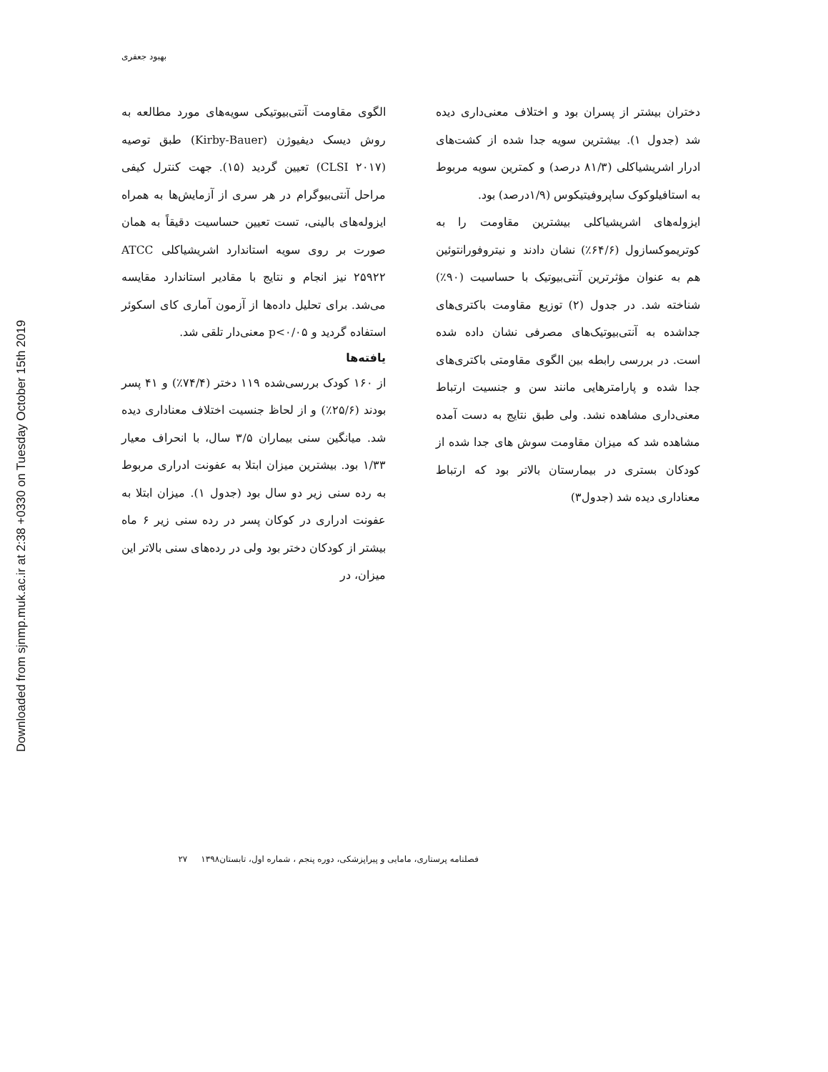Downloaded from sjnmp.muk.ac.ir at 2:38 +0330 on Tuesday October 15th 2019
بهبود جعفری
الگوی مقاومت آنتی‌بیوتیکی سویه‌های مورد مطالعه به روش دیسک دیفیوژن (Kirby-Bauer) طبق توصیه (CLSI ۲۰۱۷) تعیین گردید (۱۵). جهت کنترل کیفی مراحل آنتی‌بیوگرام در هر سری از آزمایش‌ها به همراه ایزوله‌های بالینی، تست تعیین حساسیت دقیقاً به همان صورت بر روی سویه استاندارد اشریشیاکلی ATCC ۲۵۹۲۲ نیز انجام و نتایج با مقادیر استاندارد مقایسه می‌شد. برای تحلیل داده‌ها از آزمون آماری کای اسکوئر استفاده گردید و p<۰/۰۵ معنی‌دار تلقی شد.
یافته‌ها
از ۱۶۰ کودک بررسی‌شده ۱۱۹ دختر (۷۴/۴٪) و ۴۱ پسر بودند (۲۵/۶٪) و از لحاظ جنسیت اختلاف معناداری دیده شد. میانگین سنی بیماران ۳/۵ سال، با انحراف معیار ۱/۳۳ بود. بیشترین میزان ابتلا به عفونت ادراری مربوط به رده سنی زیر دو سال بود (جدول ۱). میزان ابتلا به عفونت ادراری در کوکان پسر در رده سنی زیر ۶ ماه بیشتر از کودکان دختر بود ولی در رده‌های سنی بالاتر این میزان، در
دختران بیشتر از پسران بود و اختلاف معنی‌داری دیده شد (جدول ۱). بیشترین سویه جدا شده از کشت‌های ادرار اشریشیاکلی (۸۱/۳ درصد) و کمترین سویه مربوط به استافیلوکوک ساپروفیتیکوس (۱/۹درصد) بود.
ایزوله‌های اشریشیاکلی بیشترین مقاومت را به کوتریموکسازول (۶۴/۶٪) نشان دادند و نیتروفورانتوئین هم به عنوان مؤثرترین آنتی‌بیوتیک با حساسیت (۹۰٪) شناخته شد. در جدول (۲) توزیع مقاومت باکتری‌های جداشده به آنتی‌بیوتیک‌های مصرفی نشان داده شده است. در بررسی رابطه بین الگوی مقاومتی باکتری‌های جدا شده و پارامترهایی مانند سن و جنسیت ارتباط معنی‌داری مشاهده نشد. ولی طبق نتایج به دست آمده مشاهده شد که میزان مقاومت سوش های جدا شده از کودکان بستری در بیمارستان بالاتر بود که ارتباط معناداری دیده شد (جدول۳)
فصلنامه پرستاری، مامایی و پیراپزشکی، دوره پنجم ، شماره اول، تابستان۱۳۹۸ ۲۷